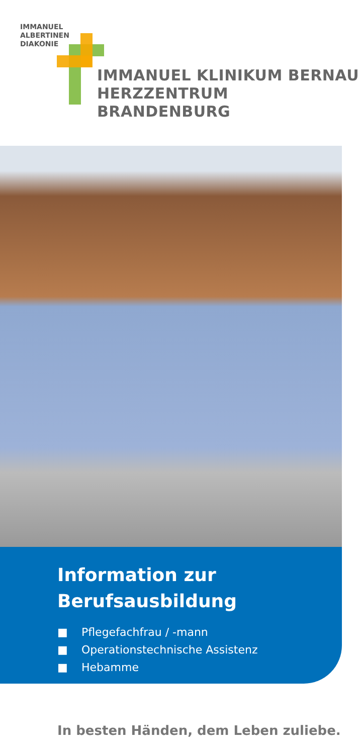IMMANUEL
ALBERTINEN
DIAKONIE
IMMANUEL KLINIKUM BERNAU
HERZZENTRUM BRANDENBURG
Information zur
Berufsausbildung
■ Pflegefachfrau / -mann
■ Operationstechnische Assistenz
■ Hebamme
In besten Händen, dem Leben zuliebe.